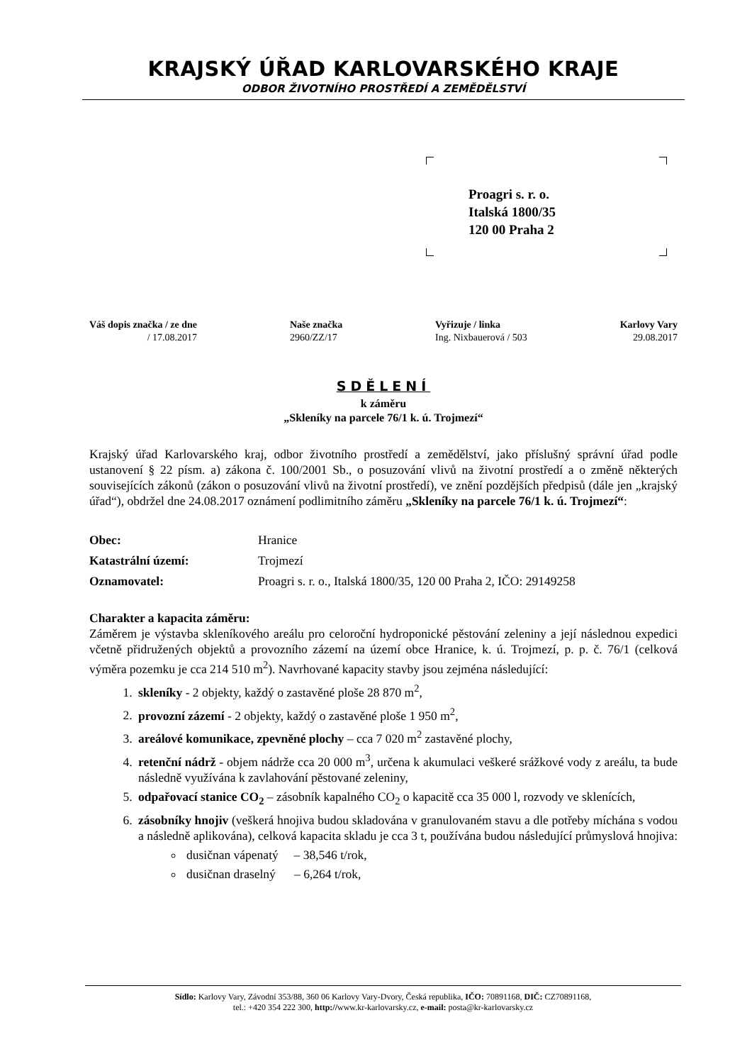KRAJSKÝ ÚŘAD KARLOVARSKÉHO KRAJE
ODBOR ŽIVOTNÍHO PROSTŘEDÍ A ZEMĚDĚLSTVÍ
Proagri s. r. o.
Italská 1800/35
120 00 Praha 2
Váš dopis značka / ze dne
/ 17.08.2017
Naše značka
2960/ZZ/17
Vyřizuje / linka
Ing. Nixbauerová / 503
Karlovy Vary
29.08.2017
SDĚLENÍ
k záměru
„Skleníky na parcele 76/1 k. ú. Trojmezí“
Krajský úřad Karlovarského kraj, odbor životního prostředí a zemědělství, jako příslušný správní úřad podle ustanovení § 22 písm. a) zákona č. 100/2001 Sb., o posuzování vlivů na životní prostředí a o změně některých souvisejících zákonů (zákon o posuzování vlivů na životní prostředí), ve znění pozdějších předpisů (dále jen „krajský úřad“), obdržel dne 24.08.2017 oznámení podlimitního záměru „Skleníky na parcele 76/1 k. ú. Trojmezí“:
| Obec: | Hranice |
| Katastrální území: | Trojmezí |
| Oznamovatel: | Proagri s. r. o., Italská 1800/35, 120 00 Praha 2, IČO: 29149258 |
Charakter a kapacita záměru:
Záměrem je výstavba skleníkového areálu pro celoroční hydroponické pěstování zeleniny a její následnou expedici včetně přidružených objektů a provozního zázemí na území obce Hranice, k. ú. Trojmezí, p. p. č. 76/1 (celková výměra pozemku je cca 214 510 m<sup>2</sup>). Navrhované kapacity stavby jsou zejména následující:
1. skleníky - 2 objekty, každý o zastavěné ploše 28 870 m<sup>2</sup>,
2. provozní zázemí - 2 objekty, každý o zastavěné ploše 1 950 m<sup>2</sup>,
3. areálové komunikace, zpevněné plochy – cca 7 020 m<sup>2</sup> zastavěné plochy,
4. retenční nádrž - objem nádrže cca 20 000 m<sup>3</sup>, určena k akumulaci veškeré srážkové vody z areálu, ta bude následně využívána k zavlahování pěstované zeleniny,
5. odpařovací stanice CO<sub>2</sub> – zásobník kapalného CO<sub>2</sub> o kapacitě cca 35 000 l, rozvody ve sklenících,
6. zásobníky hnojiv (veškerá hnojiva budou skladována v granulovaném stavu a dle potřeby míchána s vodou a následně aplikována), celková kapacita skladu je cca 3 t, používána budou následující průmyslová hnojiva:
dusičnan vápenatý – 38,546 t/rok,
dusičnan draselný – 6,264 t/rok,
Sídlo: Karlovy Vary, Závodní 353/88, 360 06 Karlovy Vary-Dvory, Česká republika, IČO: 70891168, DIČ: CZ70891168,
tel.: +420 354 222 300, http://www.kr-karlovarsky.cz, e-mail: posta@kr-karlovarsky.cz